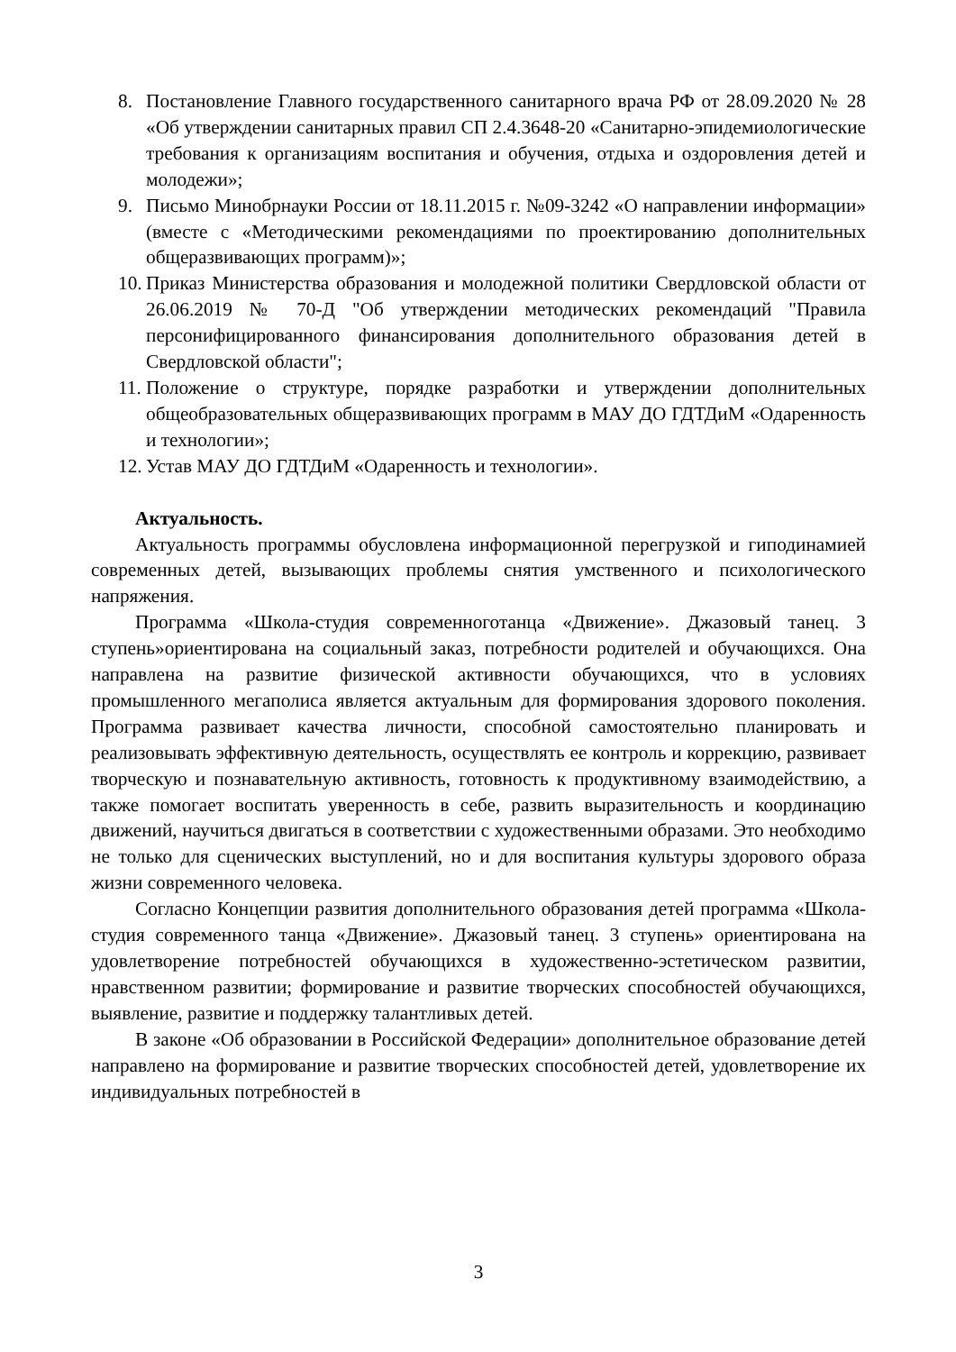8. Постановление Главного государственного санитарного врача РФ от 28.09.2020 № 28 «Об утверждении санитарных правил СП 2.4.3648-20 «Санитарно-эпидемиологические требования к организациям воспитания и обучения, отдыха и оздоровления детей и молодежи»;
9. Письмо Минобрнауки России от 18.11.2015 г. №09-3242 «О направлении информации» (вместе с «Методическими рекомендациями по проектированию дополнительных общеразвивающих программ)»;
10. Приказ Министерства образования и молодежной политики Свердловской области от 26.06.2019 № 70-Д "Об утверждении методических рекомендаций "Правила персонифицированного финансирования дополнительного образования детей в Свердловской области";
11. Положение о структуре, порядке разработки и утверждении дополнительных общеобразовательных общеразвивающих программ в МАУ ДО ГДТДиМ «Одаренность и технологии»;
12. Устав МАУ ДО ГДТДиМ «Одаренность и технологии».
Актуальность.
Актуальность программы обусловлена информационной перегрузкой и гиподинамией современных детей, вызывающих проблемы снятия умственного и психологического напряжения.
Программа «Школа-студия современноготанца «Движение». Джазовый танец. 3 ступень»ориентирована на социальный заказ, потребности родителей и обучающихся. Она направлена на развитие физической активности обучающихся, что в условиях промышленного мегаполиса является актуальным для формирования здорового поколения. Программа развивает качества личности, способной самостоятельно планировать и реализовывать эффективную деятельность, осуществлять ее контроль и коррекцию, развивает творческую и познавательную активность, готовность к продуктивному взаимодействию, а также помогает воспитать уверенность в себе, развить выразительность и координацию движений, научиться двигаться в соответствии с художественными образами. Это необходимо не только для сценических выступлений, но и для воспитания культуры здорового образа жизни современного человека.
Согласно Концепции развития дополнительного образования детей программа «Школа-студия современного танца «Движение». Джазовый танец. 3 ступень» ориентирована на удовлетворение потребностей обучающихся в художественно-эстетическом развитии, нравственном развитии; формирование и развитие творческих способностей обучающихся, выявление, развитие и поддержку талантливых детей.
В законе «Об образовании в Российской Федерации» дополнительное образование детей направлено на формирование и развитие творческих способностей детей, удовлетворение их индивидуальных потребностей в
3